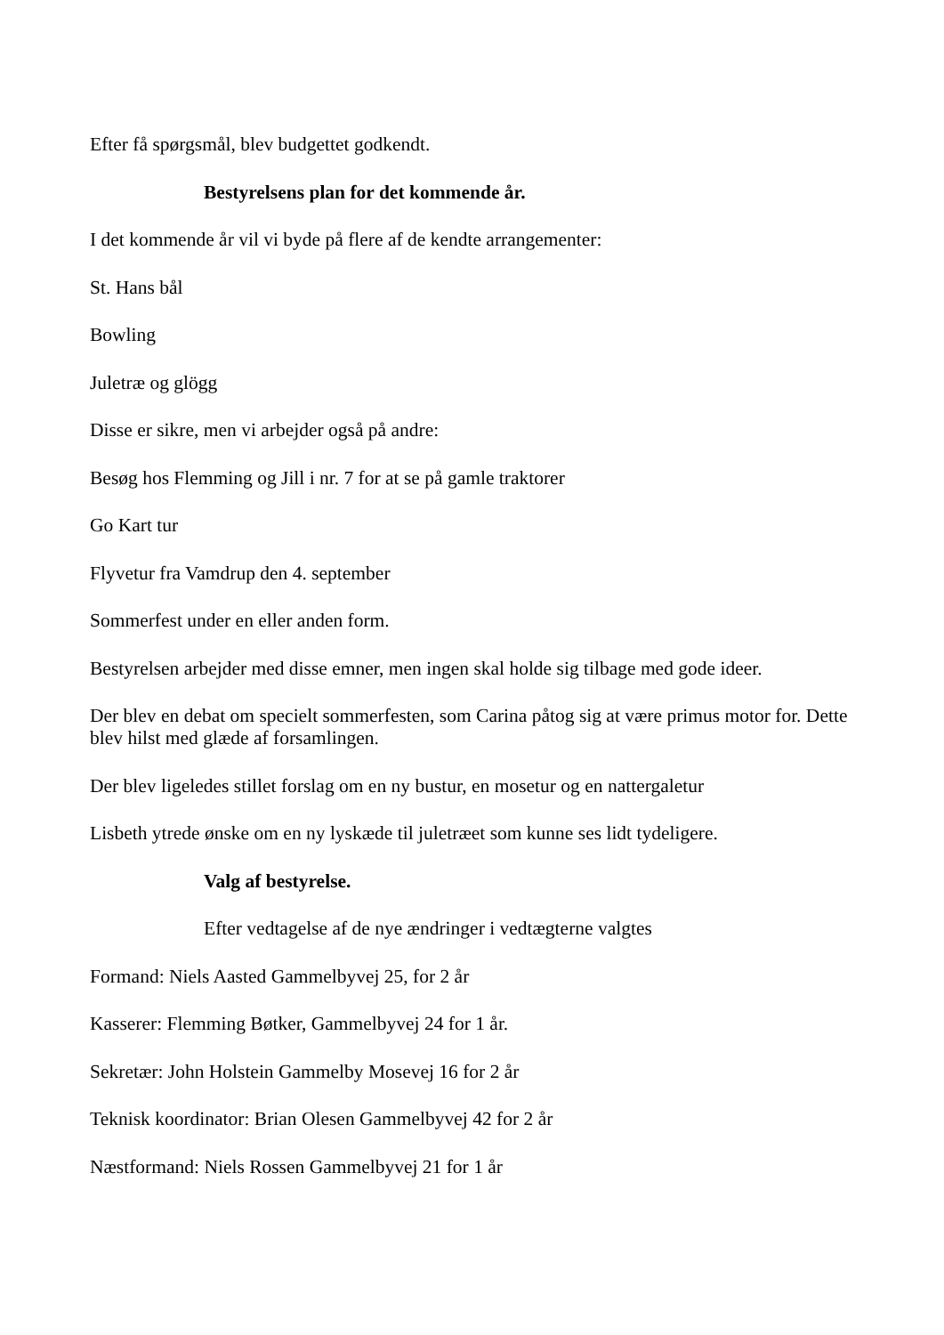Efter få spørgsmål, blev budgettet godkendt.
Bestyrelsens plan for det kommende år.
I det kommende år vil vi byde på flere af de kendte arrangementer:
St. Hans bål
Bowling
Juletræ og glögg
Disse er sikre, men vi arbejder også på andre:
Besøg hos Flemming og Jill i nr. 7 for at se på gamle traktorer
Go Kart tur
Flyvetur fra Vamdrup den 4. september
Sommerfest under en eller anden form.
Bestyrelsen arbejder med disse emner, men ingen skal holde sig tilbage med gode ideer.
Der blev en debat om specielt sommerfesten, som Carina påtog sig at være primus motor for. Dette blev hilst med glæde af forsamlingen.
Der blev ligeledes stillet forslag om en ny bustur, en mosetur og en nattergaletur
Lisbeth ytrede ønske om en ny lyskæde til juletræet som kunne ses lidt tydeligere.
Valg af bestyrelse.
Efter vedtagelse af de nye ændringer i vedtægterne valgtes
Formand: Niels Aasted Gammelbyvej 25, for 2 år
Kasserer: Flemming Bøtker, Gammelbyvej 24 for 1 år.
Sekretær: John Holstein Gammelby Mosevej 16 for 2 år
Teknisk koordinator: Brian Olesen Gammelbyvej 42 for 2 år
Næstformand: Niels Rossen Gammelbyvej 21 for 1 år